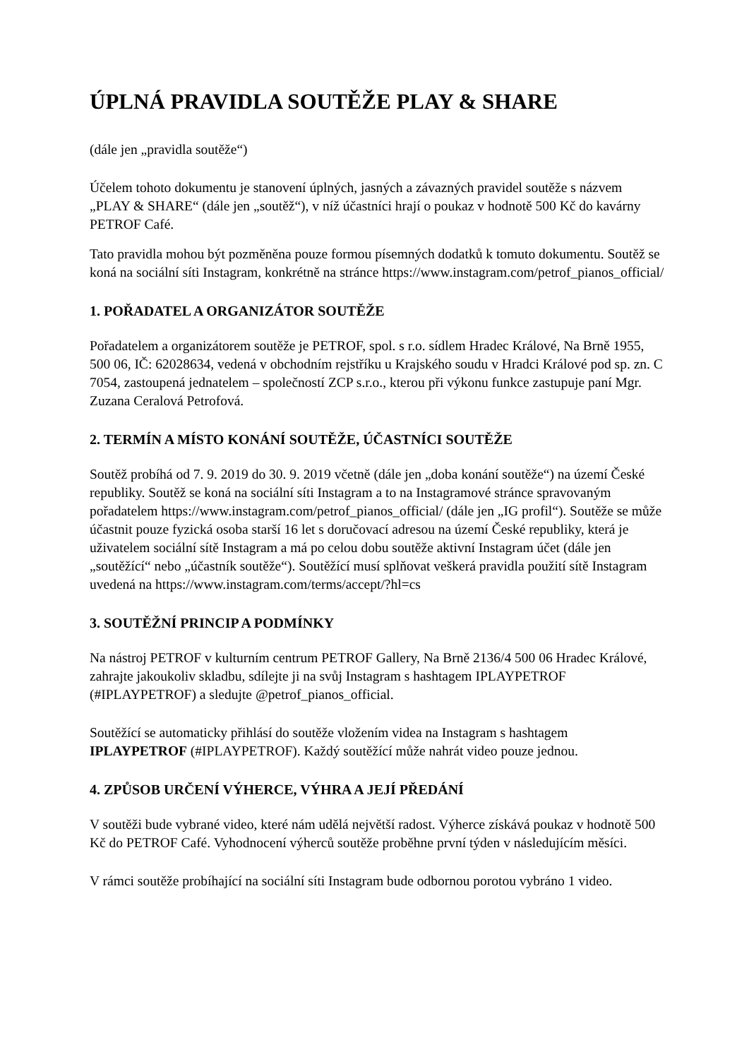ÚPLNÁ PRAVIDLA SOUTĚŽE PLAY & SHARE
(dále jen „pravidla soutěže“)
Účelem tohoto dokumentu je stanovení úplných, jasných a závazných pravidel soutěže s názvem „PLAY & SHARE“ (dále jen „soutěž“), v níž účastníci hrají o poukaz v hodnotě 500 Kč do kavárny PETROF Café.
Tato pravidla mohou být pozměněna pouze formou písemných dodatků k tomuto dokumentu. Soutěž se koná na sociální síti Instagram, konkrétně na stránce https://www.instagram.com/petrof_pianos_official/
1. POŘADATEL A ORGANIZÁTOR SOUTĚŽE
Pořadatelem a organizátorem soutěže je PETROF, spol. s r.o. sídlem Hradec Králové, Na Brně 1955, 500 06, IČ: 62028634, vedená v obchodním rejstříku u Krajského soudu v Hradci Králové pod sp. zn. C 7054, zastoupená jednatelem – společností ZCP s.r.o., kterou při výkonu funkce zastupuje paní Mgr. Zuzana Ceralová Petrofová.
2. TERMÍN A MÍSTO KONÁNÍ SOUTĚŽE, ÚČASTNÍCI SOUTĚŽE
Soutěž probíhá od 7. 9. 2019 do 30. 9. 2019 včetně (dále jen „doba konání soutěže“) na území České republiky. Soutěž se koná na sociální síti Instagram a to na Instagramové stránce spravovaným pořadatelem https://www.instagram.com/petrof_pianos_official/ (dále jen „IG profil“). Soutěže se může účastnit pouze fyzická osoba starší 16 let s doručovací adresou na území České republiky, která je uživatelem sociální sítě Instagram a má po celou dobu soutěže aktivní Instagram účet (dále jen „soutěžící“ nebo „účastník soutěže“). Soutěžící musí splňovat veškerá pravidla použití sítě Instagram uvedená na https://www.instagram.com/terms/accept/?hl=cs
3. SOUTĚŽNÍ PRINCIP A PODMÍNKY
Na nástroj PETROF v kulturním centrum PETROF Gallery, Na Brně 2136/4 500 06 Hradec Králové, zahrajte jakoukoliv skladbu, sdílejte ji na svůj Instagram s hashtagem IPLAYPETROF (#IPLAYPETROF) a sledujte @petrof_pianos_official.
Soutěžící se automaticky přihlásí do soutěže vložením videa na Instagram s hashtagem IPLAYPETROF (#IPLAYPETROF). Každý soutěžící může nahrát video pouze jednou.
4. ZPŮSOB URČENÍ VÝHERCE, VÝHRA A JEJÍ PŘEDÁNÍ
V soutěži bude vybrané video, které nám udělá největší radost. Výherce získává poukaz v hodnotě 500 Kč do PETROF Café. Vyhodnocení výherců soutěže proběhne první týden v následujícím měsíci.
V rámci soutěže probíhající na sociální síti Instagram bude odbornou porotou vybráno 1 video.